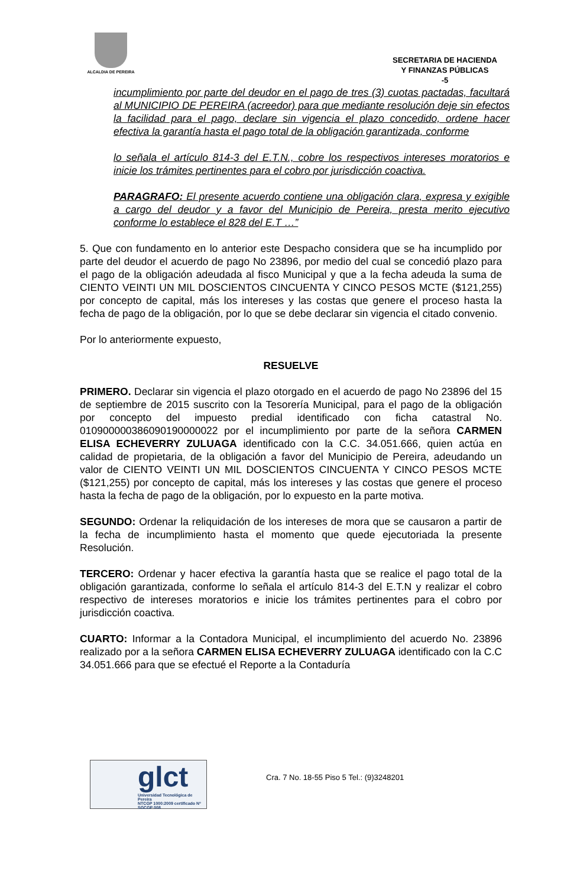ALCALDIA DE PEREIRA
SECRETARIA DE HACIENDA
Y FINANZAS PÚBLICAS
-5
incumplimiento por parte del deudor en el pago de tres (3) cuotas pactadas, facultará al MUNICIPIO DE PEREIRA (acreedor) para que mediante resolución deje sin efectos la facilidad para el pago, declare sin vigencia el plazo concedido, ordene hacer efectiva la garantía hasta el pago total de la obligación garantizada, conforme
lo señala el artículo 814-3 del E.T.N., cobre los respectivos intereses moratorios e inicie los trámites pertinentes para el cobro por jurisdicción coactiva.
PARAGRAFO: El presente acuerdo contiene una obligación clara, expresa y exigible a cargo del deudor y a favor del Municipio de Pereira, presta merito ejecutivo conforme lo establece el 828 del E.T …”
5. Que con fundamento en lo anterior este Despacho considera que se ha incumplido por parte del deudor el acuerdo de pago No 23896, por medio del cual se concedió plazo para el pago de la obligación adeudada al fisco Municipal y que a la fecha adeuda la suma de CIENTO VEINTI UN MIL DOSCIENTOS CINCUENTA Y CINCO PESOS MCTE ($121,255) por concepto de capital, más los intereses y las costas que genere el proceso hasta la fecha de pago de la obligación, por lo que se debe declarar sin vigencia el citado convenio.
Por lo anteriormente expuesto,
RESUELVE
PRIMERO. Declarar sin vigencia el plazo otorgado en el acuerdo de pago No 23896 del 15 de septiembre de 2015 suscrito con la Tesorería Municipal, para el pago de la obligación por concepto del impuesto predial identificado con ficha catastral No. 010900000386090190000022 por el incumplimiento por parte de la señora CARMEN ELISA ECHEVERRY ZULUAGA identificado con la C.C. 34.051.666, quien actúa en calidad de propietaria, de la obligación a favor del Municipio de Pereira, adeudando un valor de CIENTO VEINTI UN MIL DOSCIENTOS CINCUENTA Y CINCO PESOS MCTE ($121,255) por concepto de capital, más los intereses y las costas que genere el proceso hasta la fecha de pago de la obligación, por lo expuesto en la parte motiva.
SEGUNDO: Ordenar la reliquidación de los intereses de mora que se causaron a partir de la fecha de incumplimiento hasta el momento que quede ejecutoriada la presente Resolución.
TERCERO: Ordenar y hacer efectiva la garantía hasta que se realice el pago total de la obligación garantizada, conforme lo señala el artículo 814-3 del E.T.N y realizar el cobro respectivo de intereses moratorios e inicie los trámites pertinentes para el cobro por jurisdicción coactiva.
CUARTO: Informar a la Contadora Municipal, el incumplimiento del acuerdo No. 23896 realizado por a la señora CARMEN ELISA ECHEVERRY ZULUAGA identificado con la C.C 34.051.666 para que se efectué el Reporte a la Contaduría
glct
Universidad Tecnológica de Pereira
NTCGP 1000:2009 certificado Nº SGCGP 008
Cra. 7 No. 18-55 Piso 5 Tel.: (9)3248201